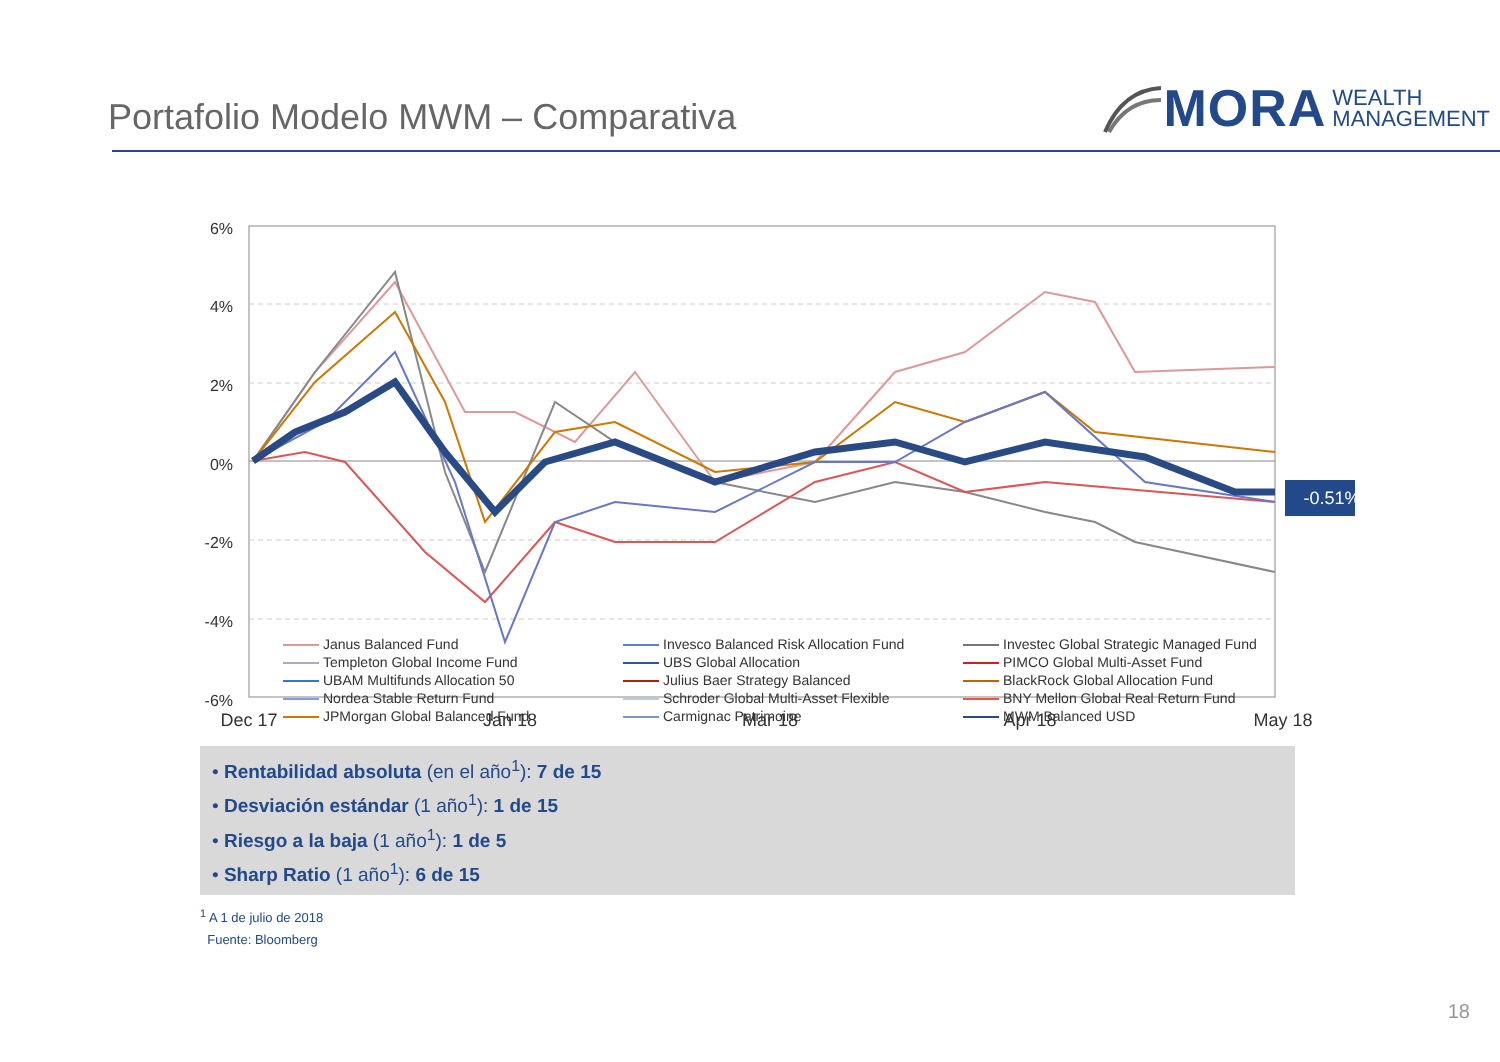Portafolio Modelo MWM – Comparativa
MORA WEALTH
MANAGEMENT
6%
4%
2%
0%
-2%
-4%
-6%
-0.51%
Dec 17
Jan 18
Mar 18
Apr 18
May 18
Janus Balanced Fund
Invesco Balanced Risk Allocation Fund
Investec Global Strategic Managed Fund
Templeton Global Income Fund
UBS Global Allocation
PIMCO Global Multi-Asset Fund
UBAM Multifunds Allocation 50
Julius Baer Strategy Balanced
BlackRock Global Allocation Fund
Nordea Stable Return Fund
Schroder Global Multi-Asset Flexible
BNY Mellon Global Real Return Fund
JPMorgan Global Balanced Fund
Carmignac Patrimoine
MWM Balanced USD
• Rentabilidad absoluta (en el año<sup>1</sup>): 7 de 15
• Desviación estándar (1 año<sup>1</sup>): 1 de 15
• Riesgo a la baja (1 año<sup>1</sup>): 1 de 5
• Sharp Ratio (1 año<sup>1</sup>): 6 de 15
<sup>1</sup> A 1 de julio de 2018
Fuente: Bloomberg
18